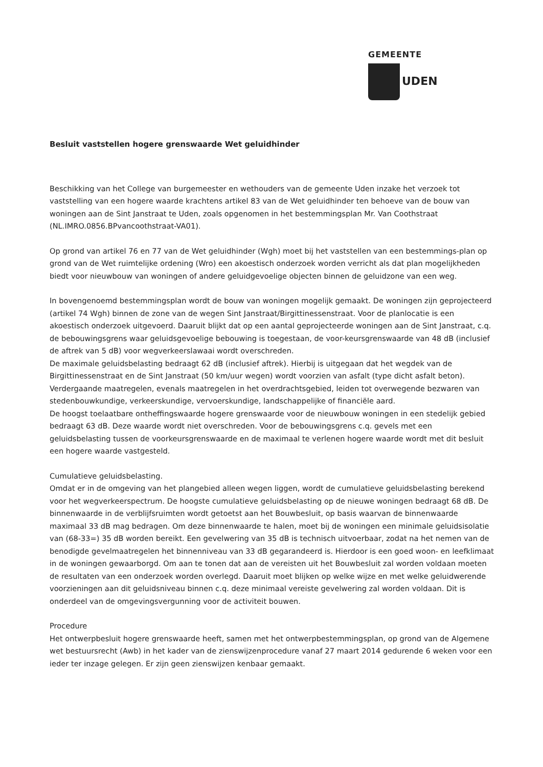GEMEENTE
UDEN
Besluit vaststellen hogere grenswaarde Wet geluidhinder
Beschikking van het College van burgemeester en wethouders van de gemeente Uden inzake het verzoek tot vaststelling van een hogere waarde krachtens artikel 83 van de Wet geluidhinder ten behoeve van de bouw van woningen aan de Sint Janstraat te Uden, zoals opgenomen in het bestemmingsplan Mr. Van Coothstraat (NL.IMRO.0856.BPvancoothstraat-VA01).
Op grond van artikel 76 en 77 van de Wet geluidhinder (Wgh) moet bij het vaststellen van een bestemmings-plan op grond van de Wet ruimtelijke ordening (Wro) een akoestisch onderzoek worden verricht als dat plan mogelijkheden biedt voor nieuwbouw van woningen of andere geluidgevoelige objecten binnen de geluidzone van een weg.
In bovengenoemd bestemmingsplan wordt de bouw van woningen mogelijk gemaakt. De woningen zijn geprojecteerd (artikel 74 Wgh) binnen de zone van de wegen Sint Janstraat/Birgittinessenstraat. Voor de planlocatie is een akoestisch onderzoek uitgevoerd. Daaruit blijkt dat op een aantal geprojecteerde woningen aan de Sint Janstraat, c.q. de bebouwingsgrens waar geluidsgevoelige bebouwing is toegestaan, de voor-keursgrenswaarde van 48 dB (inclusief de aftrek van 5 dB) voor wegverkeerslawaai wordt overschreden.
De maximale geluidsbelasting bedraagt 62 dB (inclusief aftrek). Hierbij is uitgegaan dat het wegdek van de Birgittinessenstraat en de Sint Janstraat (50 km/uur wegen) wordt voorzien van asfalt (type dicht asfalt beton). Verdergaande maatregelen, evenals maatregelen in het overdrachtsgebied, leiden tot overwegende bezwaren van stedenbouwkundige, verkeerskundige, vervoerskundige, landschappelijke of financiële aard.
De hoogst toelaatbare ontheffingswaarde hogere grenswaarde voor de nieuwbouw woningen in een stedelijk gebied bedraagt 63 dB. Deze waarde wordt niet overschreden. Voor de bebouwingsgrens c.q. gevels met een geluidsbelasting tussen de voorkeursgrenswaarde en de maximaal te verlenen hogere waarde wordt met dit besluit een hogere waarde vastgesteld.
Cumulatieve geluidsbelasting.
Omdat er in de omgeving van het plangebied alleen wegen liggen, wordt de cumulatieve geluidsbelasting berekend voor het wegverkeerspectrum. De hoogste cumulatieve geluidsbelasting op de nieuwe woningen bedraagt 68 dB. De binnenwaarde in de verblijfsruimten wordt getoetst aan het Bouwbesluit, op basis waarvan de binnenwaarde maximaal 33 dB mag bedragen. Om deze binnenwaarde te halen, moet bij de woningen een minimale geluidsisolatie van (68-33=) 35 dB worden bereikt. Een gevelwering van 35 dB is technisch uitvoerbaar, zodat na het nemen van de benodigde gevelmaatregelen het binnenniveau van 33 dB gegarandeerd is. Hierdoor is een goed woon- en leefklimaat in de woningen gewaarborgd. Om aan te tonen dat aan de vereisten uit het Bouwbesluit zal worden voldaan moeten de resultaten van een onderzoek worden overlegd. Daaruit moet blijken op welke wijze en met welke geluidwerende voorzieningen aan dit geluidsniveau binnen c.q. deze minimaal vereiste gevelwering zal worden voldaan. Dit is onderdeel van de omgevingsvergunning voor de activiteit bouwen.
Procedure
Het ontwerpbesluit hogere grenswaarde heeft, samen met het ontwerpbestemmingsplan, op grond van de Algemene wet bestuursrecht (Awb) in het kader van de zienswijzenprocedure vanaf 27 maart 2014 gedurende 6 weken voor een ieder ter inzage gelegen. Er zijn geen zienswijzen kenbaar gemaakt.